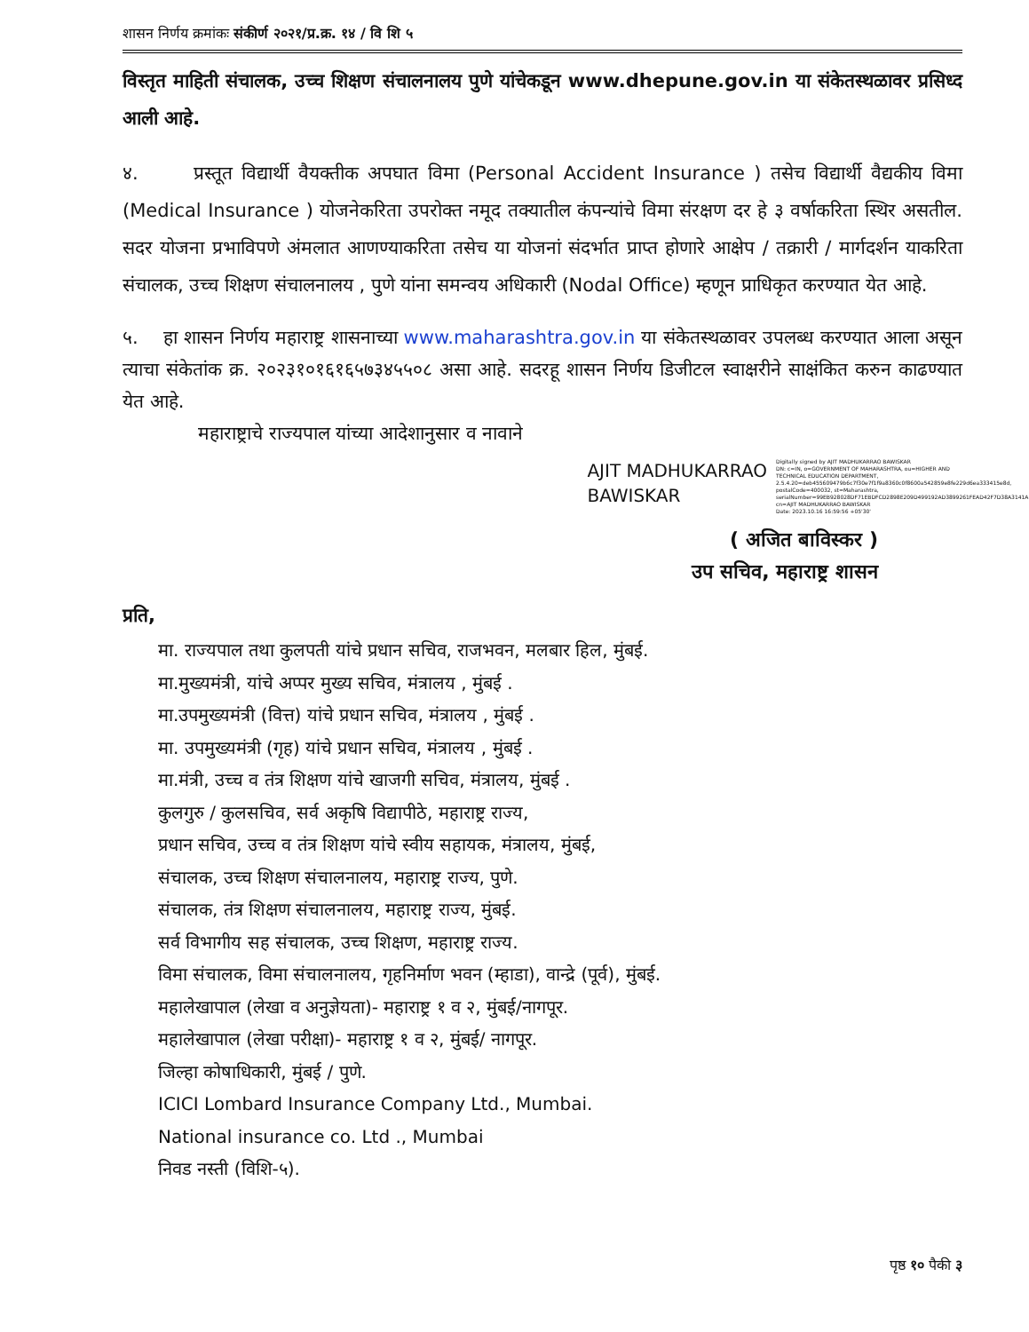शासन निर्णय क्रमांकः संकीर्ण २०२१/प्र.क्र. १४ / वि शि ५
विस्तृत माहिती संचालक, उच्च शिक्षण संचालनालय पुणे यांचेकडून www.dhepune.gov.in या संकेतस्थळावर प्रसिध्द आली आहे.
४. प्रस्तूत विद्यार्थी वैयक्तीक अपघात विमा (Personal Accident Insurance ) तसेच विद्यार्थी वैद्यकीय विमा (Medical Insurance ) योजनेकरिता उपरोक्त नमूद तक्यातील कंपन्यांचे विमा संरक्षण दर हे ३ वर्षाकरिता स्थिर असतील. सदर योजना प्रभाविपणे अंमलात आणण्याकरिता तसेच या योजनां संदर्भात प्राप्त होणारे आक्षेप / तक्रारी / मार्गदर्शन याकरिता संचालक, उच्च शिक्षण संचालनालय , पुणे यांना समन्वय अधिकारी (Nodal Office) म्हणून प्राधिकृत करण्यात येत आहे.
५. हा शासन निर्णय महाराष्ट्र शासनाच्या www.maharashtra.gov.in या संकेतस्थळावर उपलब्ध करण्यात आला असून त्याचा संकेतांक क्र. २०२३१०१६१६५७३४५५०८ असा आहे. सदरहू शासन निर्णय डिजीटल स्वाक्षरीने साक्षंकित करुन काढण्यात येत आहे.
महाराष्ट्राचे राज्यपाल यांच्या आदेशानुसार व नावाने
AJIT MADHUKARRAO
BAWISKAR
Digitally signed by AJIT MADHUKARRAO BAWISKAR
DN: c=IN, o=GOVERNMENT OF MAHARASHTRA, ou=HIGHER AND TECHNICAL EDUCATION DEPARTMENT, 2.5.4.20=deb455609479b6c7f30e7f1f9a8360c0f8600a542859e8fe229d6ea333415e8d, postalCode=400032, st=Maharashtra, serialNumber=99EB928028DF71EBDFCD2898E209D499192AD3899261FEAD42F7D38A3141AB69, cn=AJIT MADHUKARRAO BAWISKAR
Date: 2023.10.16 16:59:56 +05'30'
( अजित बाविस्कर )
उप सचिव, महाराष्ट्र शासन
प्रति,
मा. राज्यपाल तथा कुलपती यांचे प्रधान सचिव, राजभवन, मलबार हिल, मुंबई.
मा.मुख्यमंत्री, यांचे अप्पर मुख्य सचिव, मंत्रालय , मुंबई .
मा.उपमुख्यमंत्री (वित्त) यांचे प्रधान सचिव, मंत्रालय , मुंबई .
मा. उपमुख्यमंत्री (गृह) यांचे प्रधान सचिव, मंत्रालय , मुंबई .
मा.मंत्री, उच्च व तंत्र शिक्षण यांचे खाजगी सचिव, मंत्रालय, मुंबई .
कुलगुरु / कुलसचिव, सर्व अकृषि विद्यापीठे, महाराष्ट्र राज्य,
प्रधान सचिव, उच्च व तंत्र शिक्षण यांचे स्वीय सहायक, मंत्रालय, मुंबई,
संचालक, उच्च शिक्षण संचालनालय, महाराष्ट्र राज्य, पुणे.
संचालक, तंत्र शिक्षण संचालनालय, महाराष्ट्र राज्य, मुंबई.
सर्व विभागीय सह संचालक, उच्च शिक्षण, महाराष्ट्र राज्य.
विमा संचालक, विमा संचालनालय, गृहनिर्माण भवन (म्हाडा), वान्द्रे (पूर्व), मुंबई.
महालेखापाल (लेखा व अनुज्ञेयता)- महाराष्ट्र १ व २, मुंबई/नागपूर.
महालेखापाल (लेखा परीक्षा)- महाराष्ट्र १ व २, मुंबई/ नागपूर.
जिल्हा कोषाधिकारी, मुंबई / पुणे.
ICICI Lombard Insurance Company Ltd., Mumbai.
National insurance co. Ltd ., Mumbai
निवड नस्ती (विशि-५).
पृष्ठ १० पैकी ३